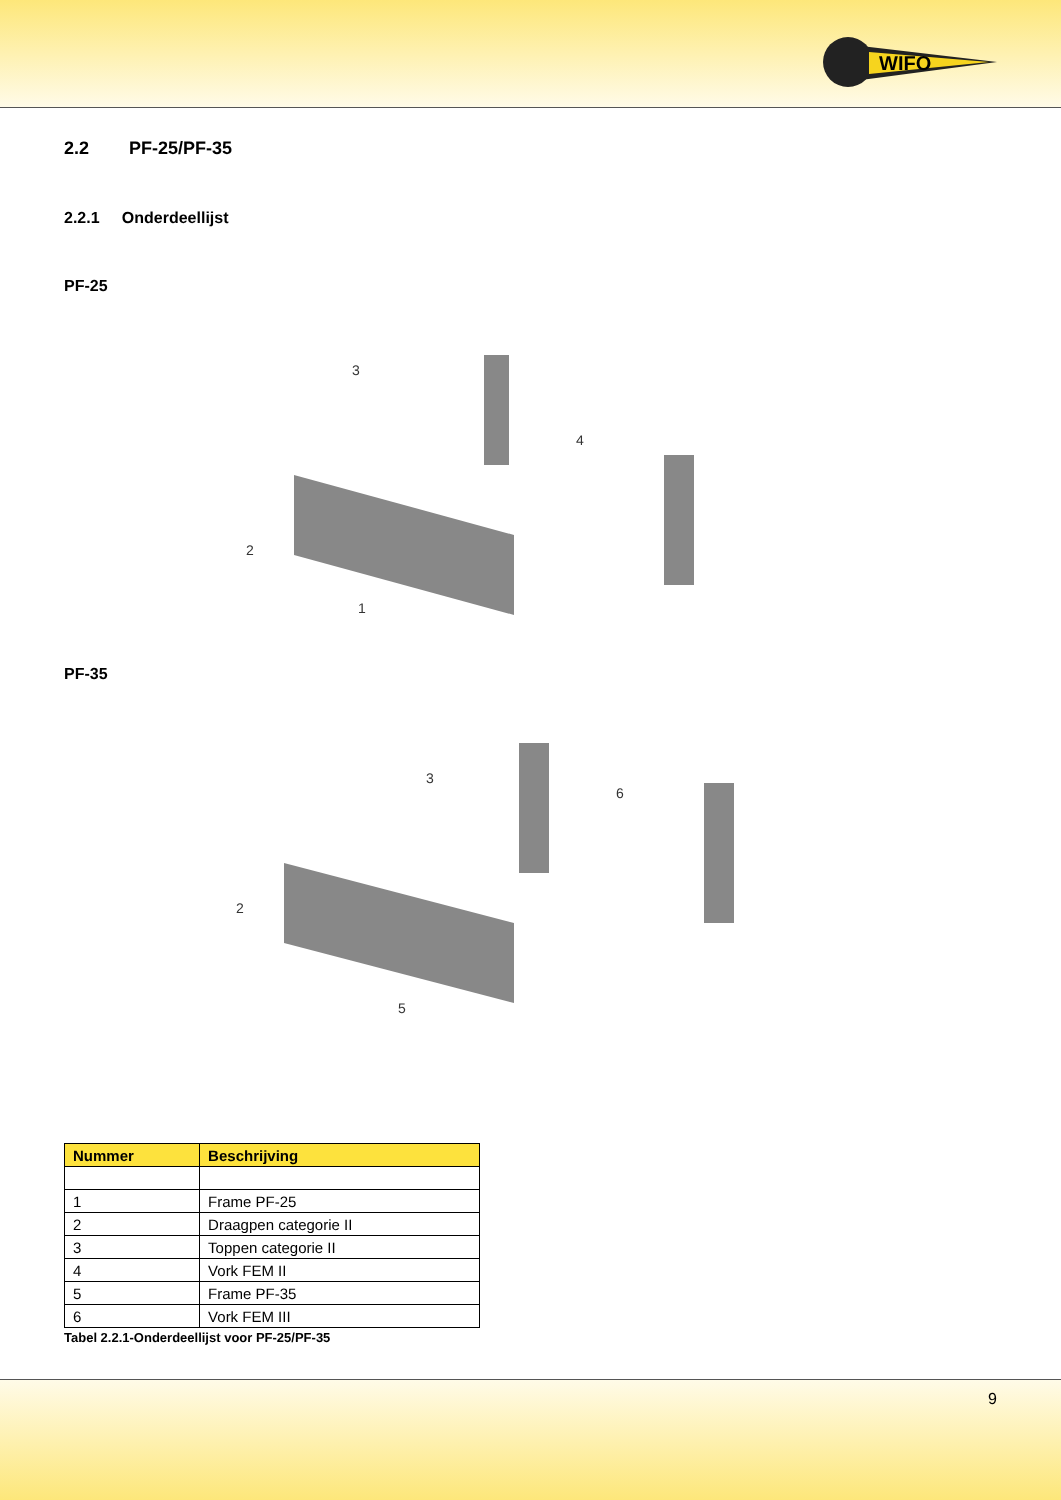WIFO
2.2 PF-25/PF-35
2.2.1 Onderdeellijst
PF-25
3
4
2
1
PF-35
3
6
2
5
| Nummer | Beschrijving |
| --- | --- |
| 1 | Frame PF-25 |
| 2 | Draagpen categorie II |
| 3 | Toppen categorie II |
| 4 | Vork FEM II |
| 5 | Frame PF-35 |
| 6 | Vork FEM III |
Tabel 2.2.1-Onderdeellijst voor PF-25/PF-35
9